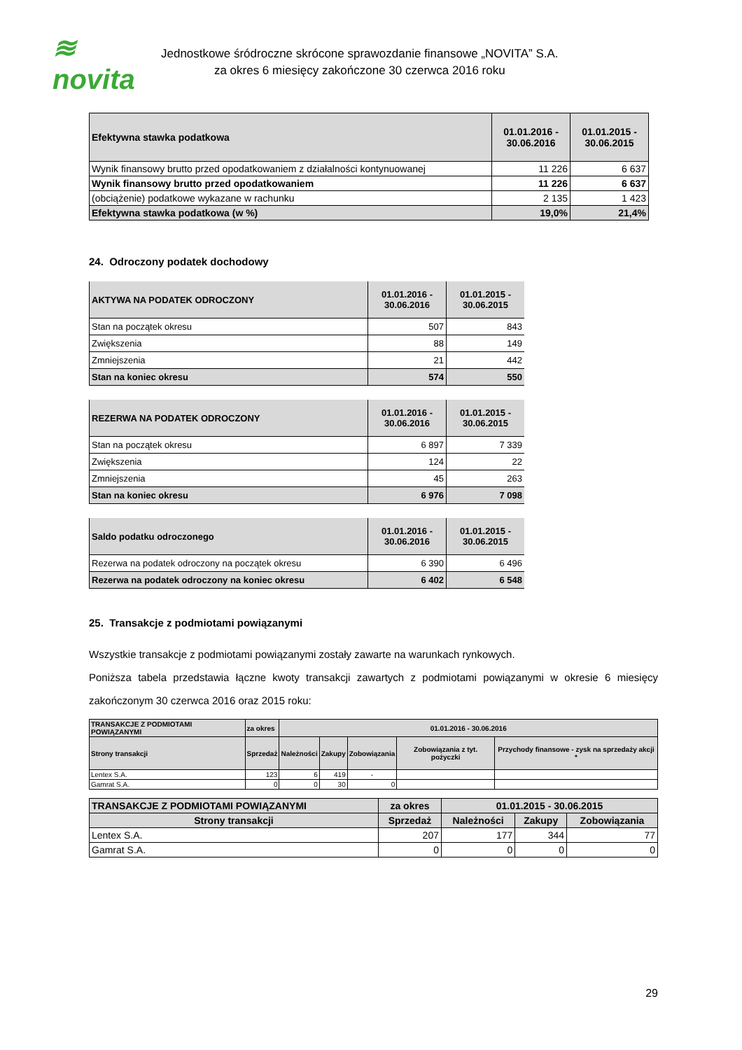≋ novita
Jednostkowe śródroczne skrócone sprawozdanie finansowe „NOVITA” S.A.
za okres 6 miesięcy zakończone 30 czerwca 2016 roku
| Efektywna stawka podatkowa | 01.01.2016 - 30.06.2016 | 01.01.2015 - 30.06.2015 |
| --- | --- | --- |
| Wynik finansowy brutto przed opodatkowaniem z działalności kontynuowanej | 11 226 | 6 637 |
| Wynik finansowy brutto przed opodatkowaniem | 11 226 | 6 637 |
| (obciążenie) podatkowe wykazane w rachunku | 2 135 | 1 423 |
| Efektywna stawka podatkowa (w %) | 19,0% | 21,4% |
24. Odroczony podatek dochodowy
| AKTYWA NA PODATEK ODROCZONY | 01.01.2016 - 30.06.2016 | 01.01.2015 - 30.06.2015 |
| --- | --- | --- |
| Stan na początek okresu | 507 | 843 |
| Zwiększenia | 88 | 149 |
| Zmniejszenia | 21 | 442 |
| Stan na koniec okresu | 574 | 550 |
| REZERWA NA PODATEK ODROCZONY | 01.01.2016 - 30.06.2016 | 01.01.2015 - 30.06.2015 |
| --- | --- | --- |
| Stan na początek okresu | 6 897 | 7 339 |
| Zwiększenia | 124 | 22 |
| Zmniejszenia | 45 | 263 |
| Stan na koniec okresu | 6 976 | 7 098 |
| Saldo podatku odroczonego | 01.01.2016 - 30.06.2016 | 01.01.2015 - 30.06.2015 |
| --- | --- | --- |
| Rezerwa na podatek odroczony na początek okresu | 6 390 | 6 496 |
| Rezerwa na podatek odroczony na koniec okresu | 6 402 | 6 548 |
25. Transakcje z podmiotami powiązanymi
Wszystkie transakcje z podmiotami powiązanymi zostały zawarte na warunkach rynkowych.
Poniższa tabela przedstawia łączne kwoty transakcji zawartych z podmiotami powiązanymi w okresie 6 miesięcy zakończonym 30 czerwca 2016 oraz 2015 roku:
| TRANSAKCJE Z PODMIOTAMI POWIĄZANYMI | za okres | 01.01.2016 - 30.06.2016 | | | | |
| Strony transakcji | Sprzedaż | Należności | Zakupy | Zobowiązania | Zobowiązania z tyt. pożyczki | Przychody finansowe - zysk na sprzedaży akcji * |
| Lentex S.A. | 123 | 6 | 419 | - | | |
| Gamrat S.A. | 0 | 0 | 30 | 0 | | |
| TRANSAKCJE Z PODMIOTAMI POWIĄZANYMI | za okres | 01.01.2015 - 30.06.2015 | | |
| Strony transakcji | Sprzedaż | Należności | Zakupy | Zobowiązania |
| Lentex S.A. | 207 | 177 | 344 | 77 |
| Gamrat S.A. | 0 | 0 | 0 | 0 |
29